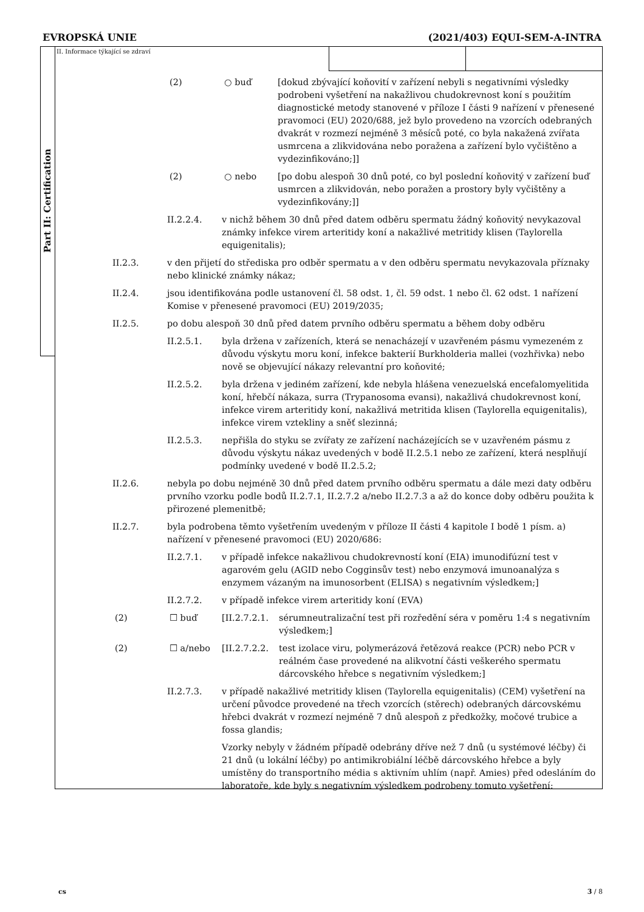EVROPSKÁ UNIE (2021/403) EQUI-SEM-A-INTRA
Part II: Certification
II. Informace týkající se zdraví
(2) ○ buď [dokud zbývající koňovití v zařízení nebyli s negativními výsledky podrobeni vyšetření na nakažlivou chudokrevnost koní s použitím diagnostické metody stanovené v příloze I části 9 nařízení v přenesené pravomoci (EU) 2020/688, jež bylo provedeno na vzorcích odebraných dvakrát v rozmezí nejméně 3 měsíců poté, co byla nakažená zvířata usmrcena a zlikvidována nebo poražena a zařízení bylo vyčištěno a vydezinfikováno;]]
(2) ○ nebo [po dobu alespoň 30 dnů poté, co byl poslední koňovitý v zařízení buď usmrcen a zlikvidován, nebo poražen a prostory byly vyčištěny a vydezinfikovány;]]
II.2.2.4. v nichž během 30 dnů před datem odběru spermatu žádný koňovitý nevykazoval známky infekce virem arteritidy koní a nakažlivé metritidy klisen (Taylorella equigenitalis);
II.2.3. v den přijetí do střediska pro odběr spermatu a v den odběru spermatu nevykazovala příznaky nebo klinické známky nákaz;
II.2.4. jsou identifikována podle ustanovení čl. 58 odst. 1, čl. 59 odst. 1 nebo čl. 62 odst. 1 nařízení Komise v přenesené pravomoci (EU) 2019/2035;
II.2.5. po dobu alespoň 30 dnů před datem prvního odběru spermatu a během doby odběru
II.2.5.1. byla držena v zařízeních, která se nenacházejí v uzavřeném pásmu vymezeném z důvodu výskytu moru koní, infekce bakterií Burkholderia mallei (vozhřivka) nebo nově se objevující nákazy relevantní pro koňovité;
II.2.5.2. byla držena v jediném zařízení, kde nebyla hlášena venezuelská encefalomyelitida koní, hřebčí nákaza, surra (Trypanosoma evansi), nakažlivá chudokrevnost koní, infekce virem arteritidy koní, nakažlivá metritida klisen (Taylorella equigenitalis), infekce virem vztekliny a sněť slezinná;
II.2.5.3. nepřišla do styku se zvířaty ze zařízení nacházejících se v uzavřeném pásmu z důvodu výskytu nákaz uvedených v bodě II.2.5.1 nebo ze zařízení, která nesplňují podmínky uvedené v bodě II.2.5.2;
II.2.6. nebyla po dobu nejméně 30 dnů před datem prvního odběru spermatu a dále mezi daty odběru prvního vzorku podle bodů II.2.7.1, II.2.7.2 a/nebo II.2.7.3 a až do konce doby odběru použita k přirozené plemenitbě;
II.2.7. byla podrobena těmto vyšetřením uvedeným v příloze II části 4 kapitole I bodě 1 písm. a) nařízení v přenesené pravomoci (EU) 2020/686:
II.2.7.1. v případě infekce nakažlivou chudokrevností koní (EIA) imunodifúzní test v agarovém gelu (AGID nebo Cogginsův test) nebo enzymová imunoanalýza s enzymem vázaným na imunosorbent (ELISA) s negativním výsledkem;]
II.2.7.2. v případě infekce virem arteritidy koní (EVA)
(2) ☐ buď [II.2.7.2.1. sérumneutralizační test při rozředění séra v poměru 1:4 s negativním výsledkem;]
(2) ☐ a/nebo [II.2.7.2.2. test izolace viru, polymerázová řetězová reakce (PCR) nebo PCR v reálném čase provedené na alikvotní části veškerého spermatu dárcovského hřebce s negativním výsledkem;]
II.2.7.3. v případě nakažlivé metritidy klisen (Taylorella equigenitalis) (CEM) vyšetření na určení původce provedené na třech vzorcích (stěrech) odebraných dárcovskému hřebci dvakrát v rozmezí nejméně 7 dnů alespoň z předkožky, močové trubice a fossa glandis;
Vzorky nebyly v žádném případě odebrány dříve než 7 dnů (u systémové léčby) či 21 dnů (u lokální léčby) po antimikrobiální léčbě dárcovského hřebce a byly umístěny do transportního média s aktivním uhlím (např. Amies) před odesláním do laboratoře, kde byly s negativním výsledkem podrobeny tomuto vyšetření:
cs 3 / 8